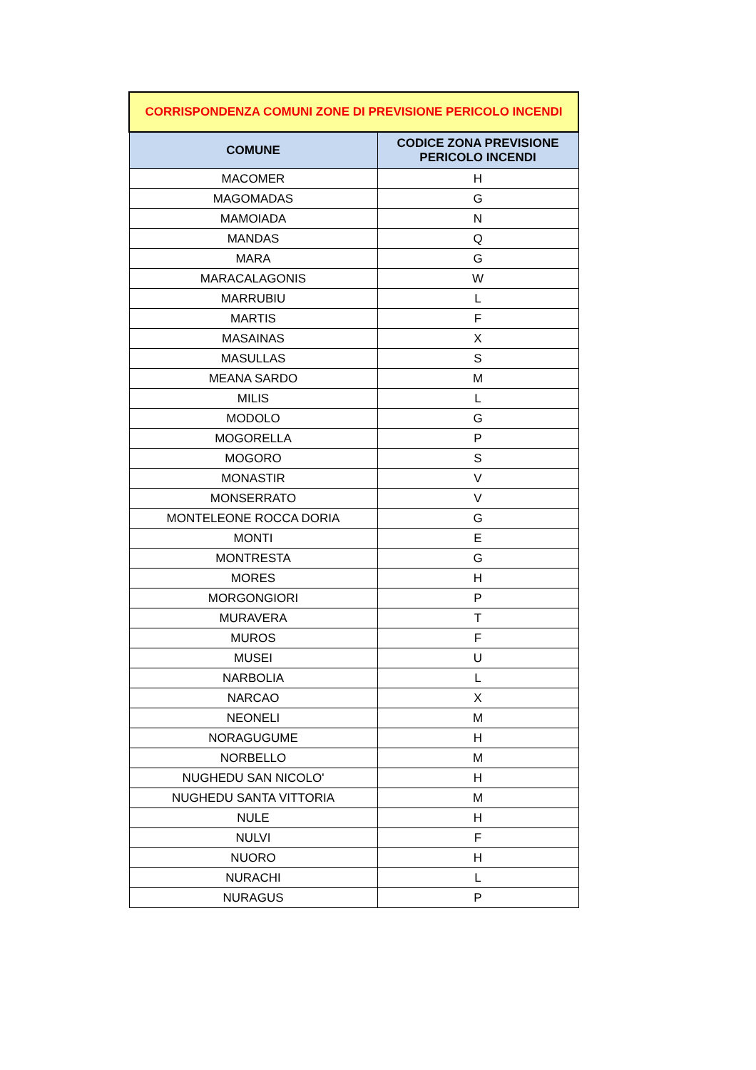| CORRISPONDENZA COMUNI ZONE DI PREVISIONE PERICOLO INCENDI | |
| COMUNE | CODICE ZONA PREVISIONE PERICOLO INCENDI |
| MACOMER | H |
| MAGOMADAS | G |
| MAMOIADA | N |
| MANDAS | Q |
| MARA | G |
| MARACALAGONIS | W |
| MARRUBIU | L |
| MARTIS | F |
| MASAINAS | X |
| MASULLAS | S |
| MEANA SARDO | M |
| MILIS | L |
| MODOLO | G |
| MOGORELLA | P |
| MOGORO | S |
| MONASTIR | V |
| MONSERRATO | V |
| MONTELEONE ROCCA DORIA | G |
| MONTI | E |
| MONTRESTA | G |
| MORES | H |
| MORGONGIORI | P |
| MURAVERA | T |
| MUROS | F |
| MUSEI | U |
| NARBOLIA | L |
| NARCAO | X |
| NEONELI | M |
| NORAGUGUME | H |
| NORBELLO | M |
| NUGHEDU SAN NICOLO' | H |
| NUGHEDU SANTA VITTORIA | M |
| NULE | H |
| NULVI | F |
| NUORO | H |
| NURACHI | L |
| NURAGUS | P |